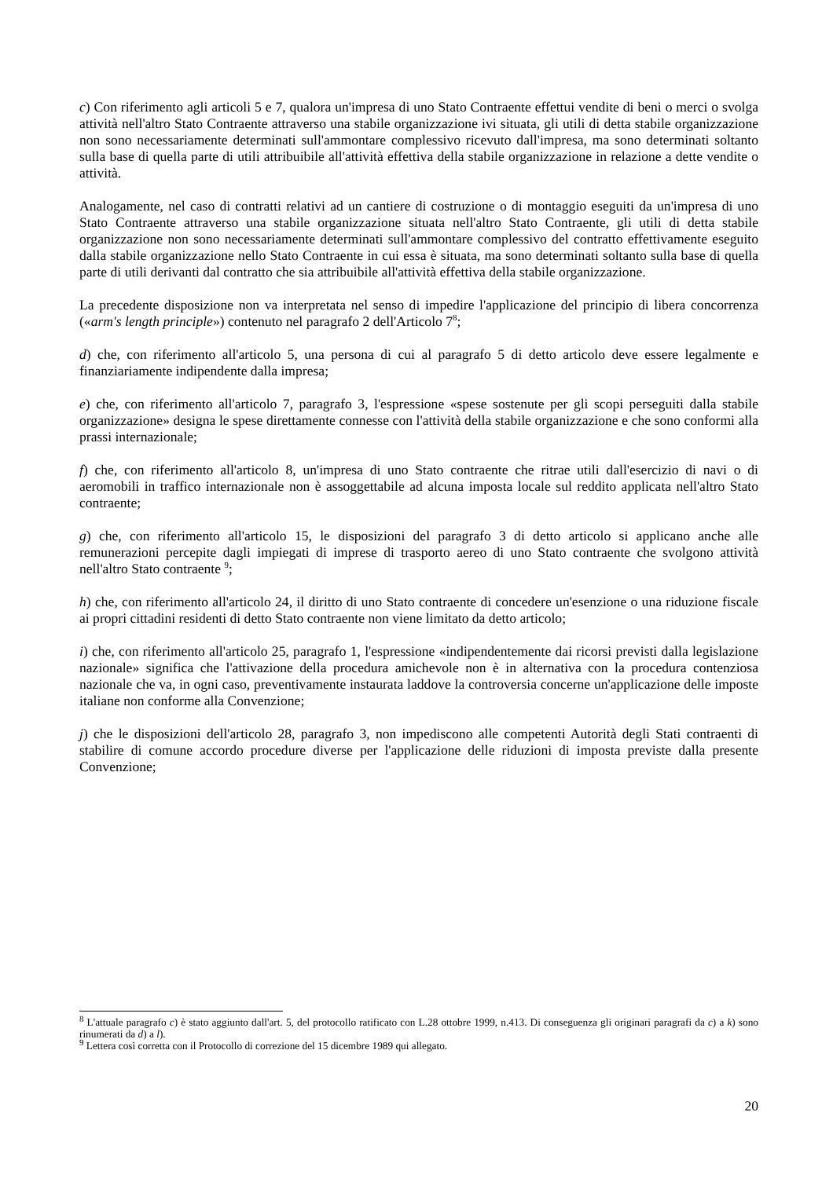c) Con riferimento agli articoli 5 e 7, qualora un'impresa di uno Stato Contraente effettui vendite di beni o merci o svolga attività nell'altro Stato Contraente attraverso una stabile organizzazione ivi situata, gli utili di detta stabile organizzazione non sono necessariamente determinati sull'ammontare complessivo ricevuto dall'impresa, ma sono determinati soltanto sulla base di quella parte di utili attribuibile all'attività effettiva della stabile organizzazione in relazione a dette vendite o attività.
Analogamente, nel caso di contratti relativi ad un cantiere di costruzione o di montaggio eseguiti da un'impresa di uno Stato Contraente attraverso una stabile organizzazione situata nell'altro Stato Contraente, gli utili di detta stabile organizzazione non sono necessariamente determinati sull'ammontare complessivo del contratto effettivamente eseguito dalla stabile organizzazione nello Stato Contraente in cui essa è situata, ma sono determinati soltanto sulla base di quella parte di utili derivanti dal contratto che sia attribuibile all'attività effettiva della stabile organizzazione.
La precedente disposizione non va interpretata nel senso di impedire l'applicazione del principio di libera concorrenza («arm's length principle») contenuto nel paragrafo 2 dell'Articolo 7<sup>8</sup>;
d) che, con riferimento all'articolo 5, una persona di cui al paragrafo 5 di detto articolo deve essere legalmente e finanziariamente indipendente dalla impresa;
e) che, con riferimento all'articolo 7, paragrafo 3, l'espressione «spese sostenute per gli scopi perseguiti dalla stabile organizzazione» designa le spese direttamente connesse con l'attività della stabile organizzazione e che sono conformi alla prassi internazionale;
f) che, con riferimento all'articolo 8, un'impresa di uno Stato contraente che ritrae utili dall'esercizio di navi o di aeromobili in traffico internazionale non è assoggettabile ad alcuna imposta locale sul reddito applicata nell'altro Stato contraente;
g) che, con riferimento all'articolo 15, le disposizioni del paragrafo 3 di detto articolo si applicano anche alle remunerazioni percepite dagli impiegati di imprese di trasporto aereo di uno Stato contraente che svolgono attività nell'altro Stato contraente <sup>9</sup>;
h) che, con riferimento all'articolo 24, il diritto di uno Stato contraente di concedere un'esenzione o una riduzione fiscale ai propri cittadini residenti di detto Stato contraente non viene limitato da detto articolo;
i) che, con riferimento all'articolo 25, paragrafo 1, l'espressione «indipendentemente dai ricorsi previsti dalla legislazione nazionale» significa che l'attivazione della procedura amichevole non è in alternativa con la procedura contenziosa nazionale che va, in ogni caso, preventivamente instaurata laddove la controversia concerne un'applicazione delle imposte italiane non conforme alla Convenzione;
j) che le disposizioni dell'articolo 28, paragrafo 3, non impediscono alle competenti Autorità degli Stati contraenti di stabilire di comune accordo procedure diverse per l'applicazione delle riduzioni di imposta previste dalla presente Convenzione;
<sup>8</sup> L'attuale paragrafo c) è stato aggiunto dall'art. 5, del protocollo ratificato con L.28 ottobre 1999, n.413. Di conseguenza gli originari paragrafi da c) a k) sono rinumerati da d) a l).
<sup>9</sup> Lettera così corretta con il Protocollo di correzione del 15 dicembre 1989 qui allegato.
20